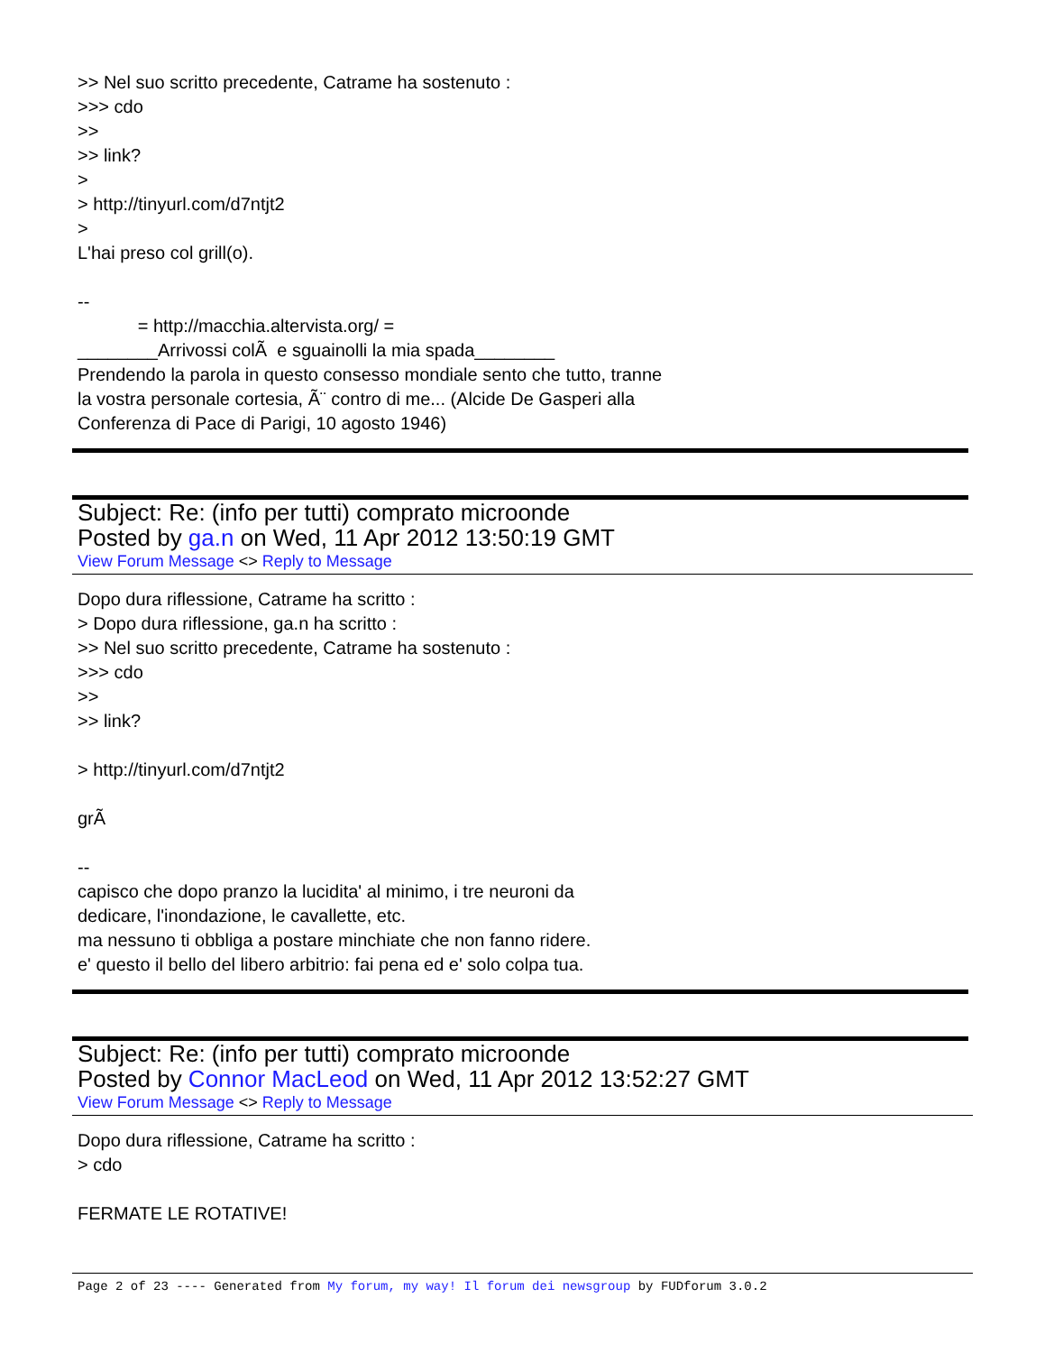>> Nel suo scritto precedente, Catrame ha sostenuto : >>> cdo >> >> link? > > http://tinyurl.com/d7ntjt2 > L'hai preso col grill(o). -- = http://macchia.altervista.org/ = ________Arrivossi colÃ e sguainolli la mia spada________ Prendendo la parola in questo consesso mondiale sento che tutto, tranne la vostra personale cortesia, Ã¨ contro di me... (Alcide De Gasperi alla Conferenza di Pace di Parigi, 10 agosto 1946)
Subject: Re: (info per tutti) comprato microonde
Posted by ga.n on Wed, 11 Apr 2012 13:50:19 GMT
View Forum Message <> Reply to Message
Dopo dura riflessione, Catrame ha scritto : > Dopo dura riflessione, ga.n ha scritto : >> Nel suo scritto precedente, Catrame ha sostenuto : >>> cdo >> >> link? > http://tinyurl.com/d7ntjt2 grÃ -- capisco che dopo pranzo la lucidita' al minimo, i tre neuroni da dedicare, l'inondazione, le cavallette, etc. ma nessuno ti obbliga a postare minchiate che non fanno ridere. e' questo il bello del libero arbitrio: fai pena ed e' solo colpa tua.
Subject: Re: (info per tutti) comprato microonde
Posted by Connor MacLeod on Wed, 11 Apr 2012 13:52:27 GMT
View Forum Message <> Reply to Message
Dopo dura riflessione, Catrame ha scritto : > cdo FERMATE LE ROTATIVE!
Page 2 of 23 ---- Generated from My forum, my way! Il forum dei newsgroup by FUDforum 3.0.2